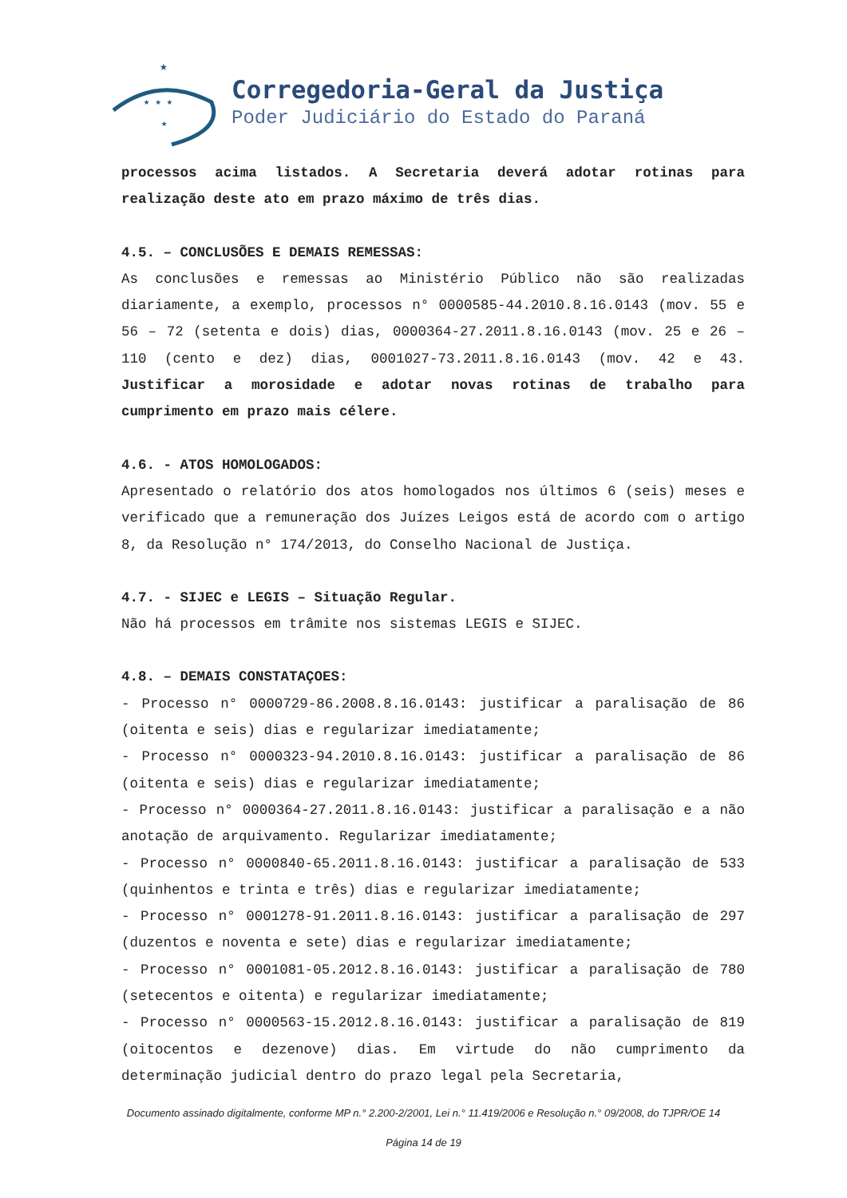★
★ ★ ★
★
Corregedoria-Geral da Justiça
Poder Judiciário do Estado do Paraná
processos acima listados. A Secretaria deverá adotar rotinas para realização deste ato em prazo máximo de três dias.
4.5. – CONCLUSÕES E DEMAIS REMESSAS:
As conclusões e remessas ao Ministério Público não são realizadas diariamente, a exemplo, processos n° 0000585-44.2010.8.16.0143 (mov. 55 e 56 – 72 (setenta e dois) dias, 0000364-27.2011.8.16.0143 (mov. 25 e 26 – 110 (cento e dez) dias, 0001027-73.2011.8.16.0143 (mov. 42 e 43. Justificar a morosidade e adotar novas rotinas de trabalho para cumprimento em prazo mais célere.
4.6. - ATOS HOMOLOGADOS:
Apresentado o relatório dos atos homologados nos últimos 6 (seis) meses e verificado que a remuneração dos Juízes Leigos está de acordo com o artigo 8, da Resolução n° 174/2013, do Conselho Nacional de Justiça.
4.7. - SIJEC e LEGIS – Situação Regular.
Não há processos em trâmite nos sistemas LEGIS e SIJEC.
4.8. – DEMAIS CONSTATAÇOES:
- Processo n° 0000729-86.2008.8.16.0143: justificar a paralisação de 86 (oitenta e seis) dias e regularizar imediatamente;
- Processo n° 0000323-94.2010.8.16.0143: justificar a paralisação de 86 (oitenta e seis) dias e regularizar imediatamente;
- Processo n° 0000364-27.2011.8.16.0143: justificar a paralisação e a não anotação de arquivamento. Regularizar imediatamente;
- Processo n° 0000840-65.2011.8.16.0143: justificar a paralisação de 533 (quinhentos e trinta e três) dias e regularizar imediatamente;
- Processo n° 0001278-91.2011.8.16.0143: justificar a paralisação de 297 (duzentos e noventa e sete) dias e regularizar imediatamente;
- Processo n° 0001081-05.2012.8.16.0143: justificar a paralisação de 780 (setecentos e oitenta) e regularizar imediatamente;
- Processo n° 0000563-15.2012.8.16.0143: justificar a paralisação de 819 (oitocentos e dezenove) dias. Em virtude do não cumprimento da determinação judicial dentro do prazo legal pela Secretaria,
Documento assinado digitalmente, conforme MP n.° 2.200-2/2001, Lei n.° 11.419/2006 e Resolução n.° 09/2008, do TJPR/OE 14
Página 14 de 19